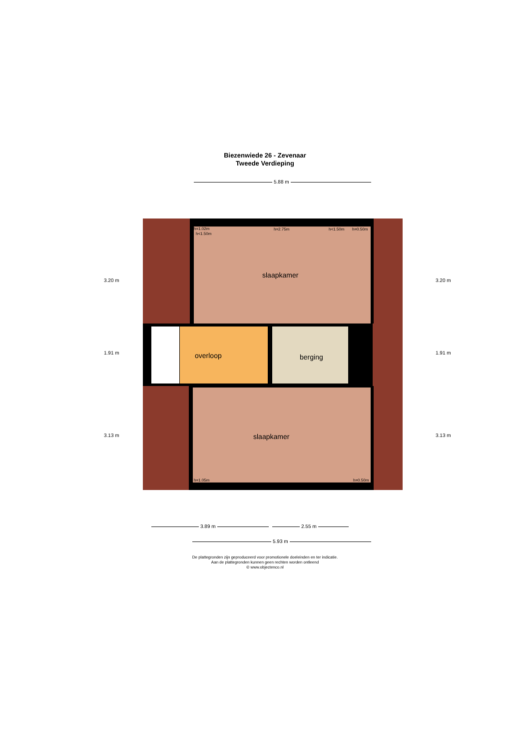Biezenwiede 26 - Zevenaar
Tweede Verdieping
5.88 m
slaapkamer
h=1.02m
h<1.50m
h=2.75m h<1.50m h=0.50m
overloop berging
slaapkamer
h=1.05m h=0.50m
3.20 m
1.91 m
3.13 m
3.20 m
1.91 m
3.13 m
3.89 m 2.55 m
5.93 m
De plattegronden zijn geproduceerd voor promotionele doeleinden en ter indicatie.
Aan de plattegronden kunnen geen rechten worden ontleend
© www.objectenco.nl